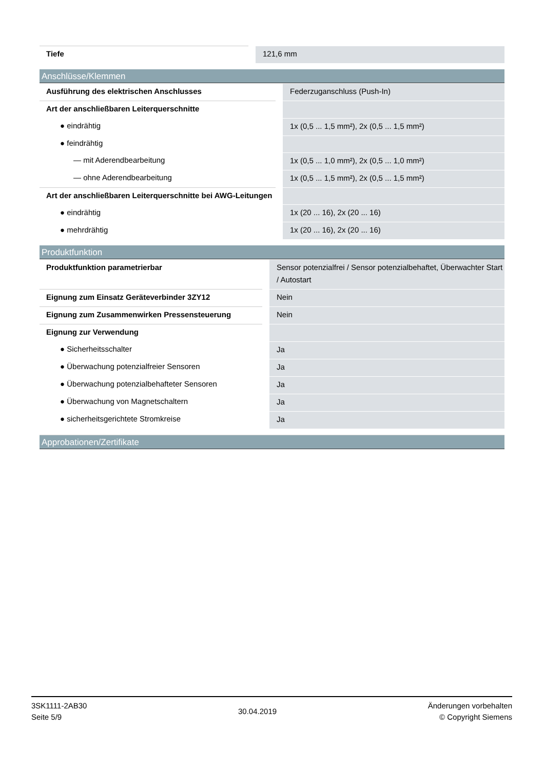| Tiefe | 121,6 mm |
Anschlüsse/Klemmen
| Ausführung des elektrischen Anschlusses | Federzuganschluss (Push-In) |
| Art der anschließbaren Leiterquerschnitte | |
| ● eindrähtig | 1x (0,5 ... 1,5 mm²), 2x (0,5 ... 1,5 mm²) |
| ● feindrähtig | |
| — mit Aderendbearbeitung | 1x (0,5 ... 1,0 mm²), 2x (0,5 ... 1,0 mm²) |
| — ohne Aderendbearbeitung | 1x (0,5 ... 1,5 mm²), 2x (0,5 ... 1,5 mm²) |
| Art der anschließbaren Leiterquerschnitte bei AWG-Leitungen | |
| ● eindrähtig | 1x (20 ... 16), 2x (20 ... 16) |
| ● mehrdrähtig | 1x (20 ... 16), 2x (20 ... 16) |
Produktfunktion
| Produktfunktion parametrierbar | Sensor potenzialfrei / Sensor potenzialbehaftet, Überwachter Start / Autostart |
| Eignung zum Einsatz Geräteverbinder 3ZY12 | Nein |
| Eignung zum Zusammenwirken Pressensteuerung | Nein |
| Eignung zur Verwendung | |
| ● Sicherheitsschalter | Ja |
| ● Überwachung potenzialfreier Sensoren | Ja |
| ● Überwachung potenzialbehafteter Sensoren | Ja |
| ● Überwachung von Magnetschaltern | Ja |
| ● sicherheitsgerichtete Stromkreise | Ja |
Approbationen/Zertifikate
3SK1111-2AB30
Seite 5/9
30.04.2019
Änderungen vorbehalten
© Copyright Siemens